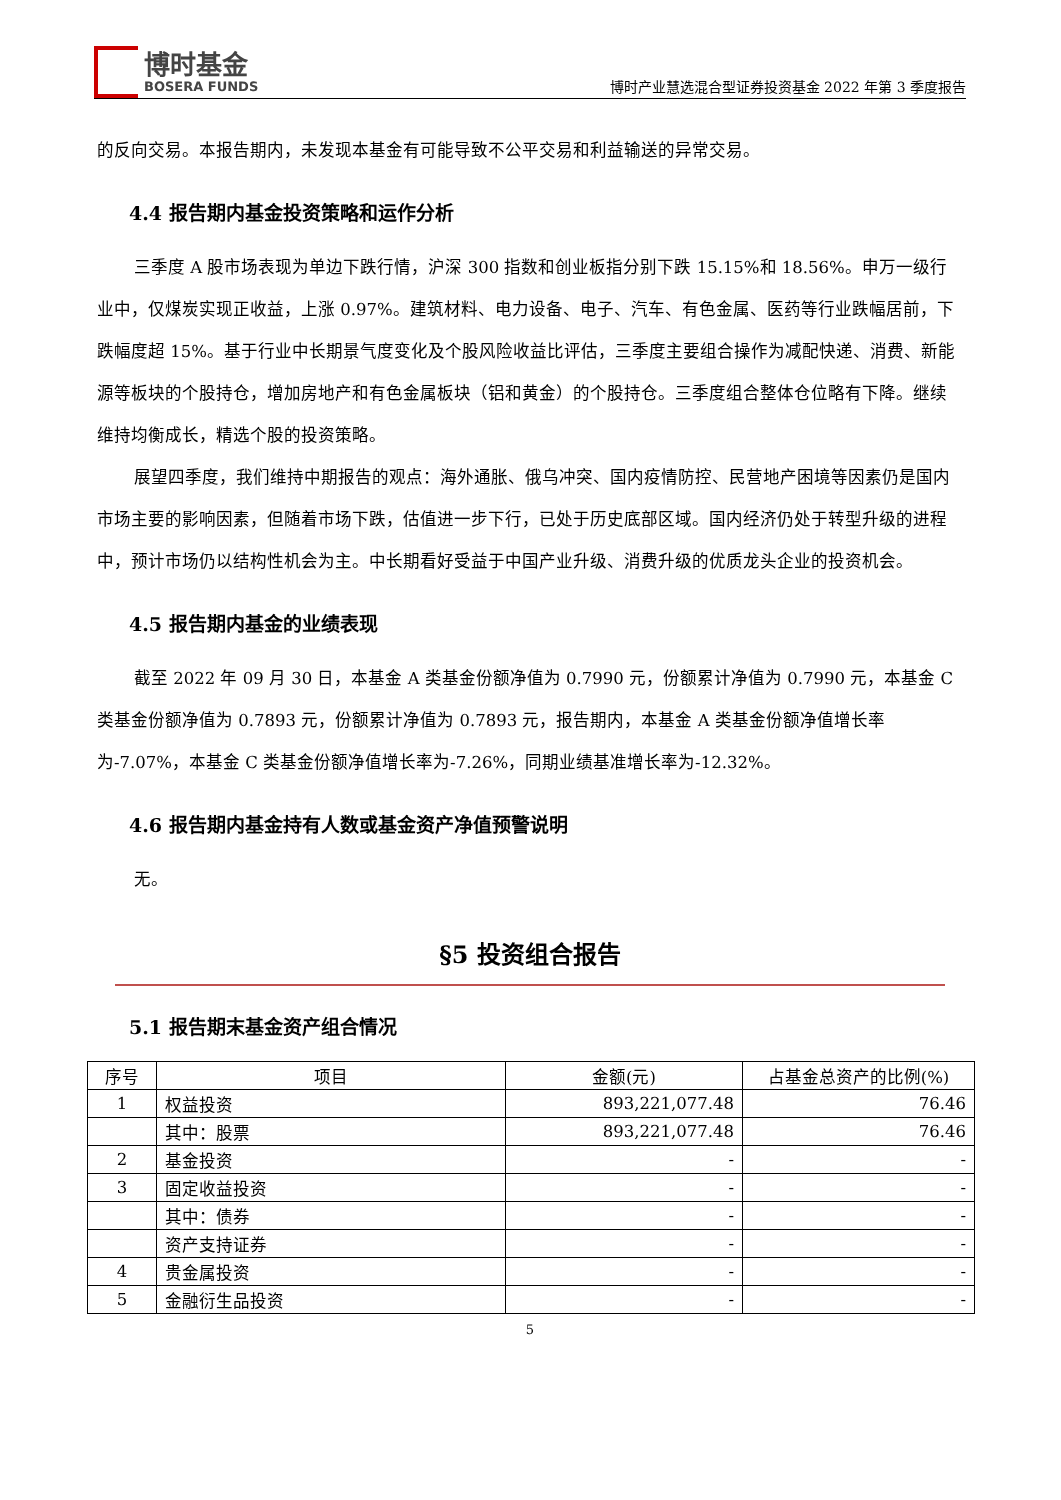博时基金
BOSERA FUNDS
博时产业慧选混合型证券投资基金 2022 年第 3 季度报告
的反向交易。本报告期内，未发现本基金有可能导致不公平交易和利益输送的异常交易。
4.4 报告期内基金投资策略和运作分析
三季度 A 股市场表现为单边下跌行情，沪深 300 指数和创业板指分别下跌 15.15%和 18.56%。申万一级行业中，仅煤炭实现正收益，上涨 0.97%。建筑材料、电力设备、电子、汽车、有色金属、医药等行业跌幅居前，下跌幅度超 15%。基于行业中长期景气度变化及个股风险收益比评估，三季度主要组合操作为减配快递、消费、新能源等板块的个股持仓，增加房地产和有色金属板块（铝和黄金）的个股持仓。三季度组合整体仓位略有下降。继续维持均衡成长，精选个股的投资策略。
展望四季度，我们维持中期报告的观点：海外通胀、俄乌冲突、国内疫情防控、民营地产困境等因素仍是国内市场主要的影响因素，但随着市场下跌，估值进一步下行，已处于历史底部区域。国内经济仍处于转型升级的进程中，预计市场仍以结构性机会为主。中长期看好受益于中国产业升级、消费升级的优质龙头企业的投资机会。
4.5 报告期内基金的业绩表现
截至 2022 年 09 月 30 日，本基金 A 类基金份额净值为 0.7990 元，份额累计净值为 0.7990 元，本基金 C 类基金份额净值为 0.7893 元，份额累计净值为 0.7893 元，报告期内，本基金 A 类基金份额净值增长率为-7.07%，本基金 C 类基金份额净值增长率为-7.26%，同期业绩基准增长率为-12.32%。
4.6 报告期内基金持有人数或基金资产净值预警说明
无。
§5 投资组合报告
5.1 报告期末基金资产组合情况
| 序号 | 项目 | 金额(元) | 占基金总资产的比例(%) |
| --- | --- | --- | --- |
| 1 | 权益投资 | 893,221,077.48 | 76.46 |
| | 其中：股票 | 893,221,077.48 | 76.46 |
| 2 | 基金投资 | - | - |
| 3 | 固定收益投资 | - | - |
| | 其中：债券 | - | - |
| | 资产支持证券 | - | - |
| 4 | 贵金属投资 | - | - |
| 5 | 金融衍生品投资 | - | - |
5